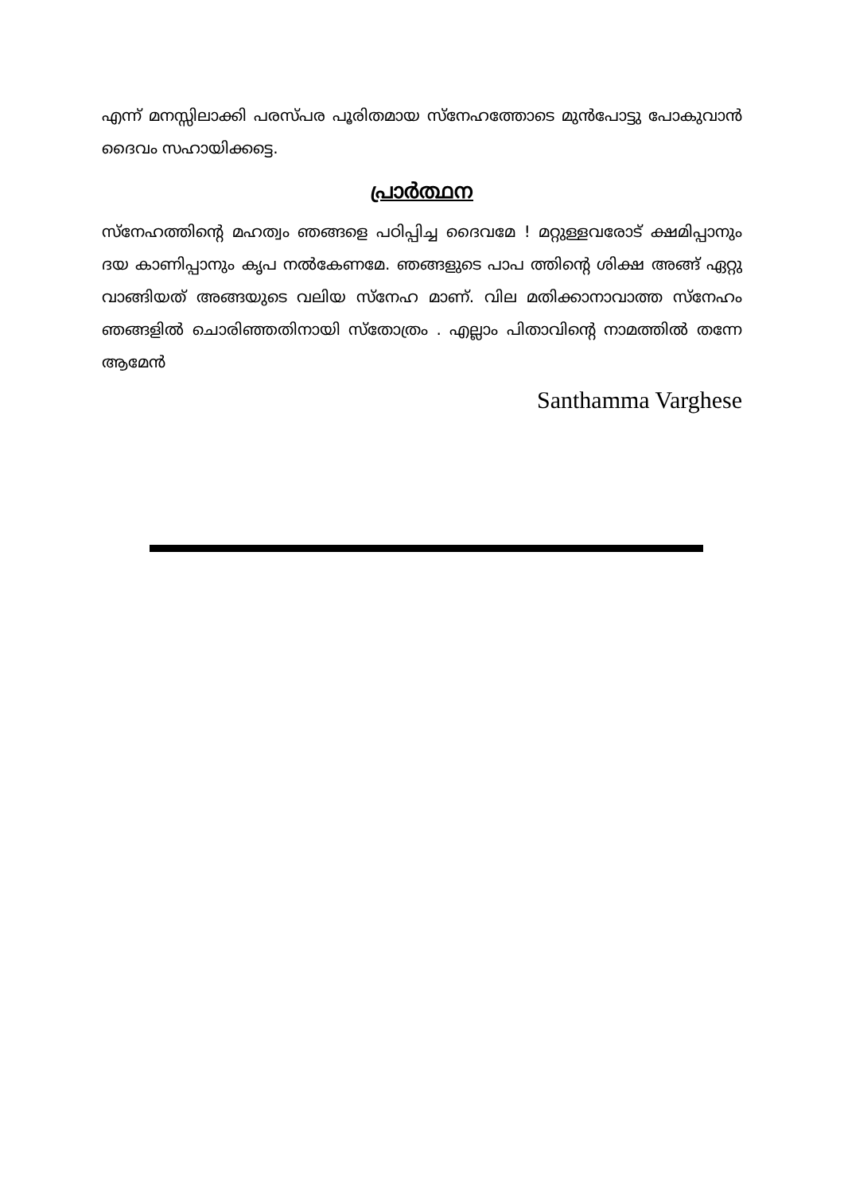എന്ന് മനസ്സിലാക്കി പരസ്പര പൂരിതമായ സ്നേഹത്തോടെ മുൻപോട്ടു പോകുവാൻ ദൈവം സഹായിക്കട്ടെ.
പ്രാർത്ഥന
സ്നേഹത്തിന്റെ മഹത്വം ഞങ്ങളെ പഠിപ്പിച്ച ദൈവമേ ! മറ്റുള്ളവരോട് ക്ഷമിപ്പാനും ദയ കാണിപ്പാനും കൃപ നൽകേണമേ. ഞങ്ങളുടെ പാപ ത്തിന്റെ ശിക്ഷ അങ്ങ് ഏറ്റു വാങ്ങിയത് അങ്ങയുടെ വലിയ സ്നേഹ മാണ്. വില മതിക്കാനാവാത്ത സ്നേഹം ഞങ്ങളിൽ ചൊരിഞ്ഞതിനായി സ്തോത്രം . എല്ലാം പിതാവിന്റെ നാമത്തിൽ തന്നേ ആമേൻ
Santhamma Varghese